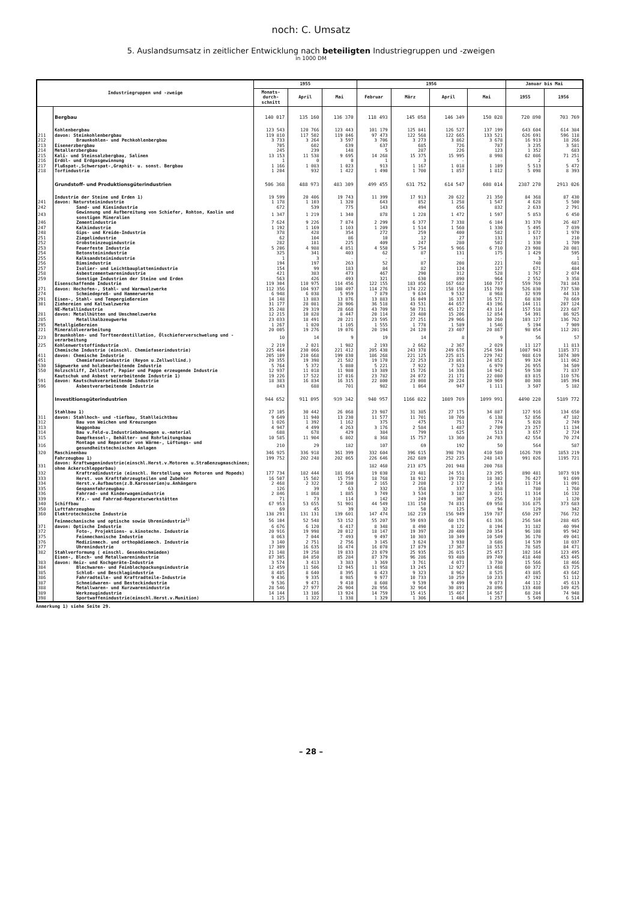noch: C. Umsatz
5. Auslandsumsatz in zeitlicher Entwicklung nach beteiligten Industriegruppen und -zweigen
in 1000 DM
| Industriegruppen und -zweige | | 1955 | | | 1956 | | | | Januar bis Mai | |
| --- | --- | --- | --- | --- | --- | --- | --- | --- | --- | --- |
| | | Monats- durch- schnitt | April | Mai | Februar | März | April | Mai | 1955 | 1956 |
| | Bergbau | 140 017 | 135 160 | 136 370 | 118 493 | 145 058 | 146 349 | 150 028 | 720 890 | 703 769 |
| | Kohlenbergbau | 123 543 | 120 766 | 123 443 | 101 179 | 125 841 | 126 527 | 137 199 | 643 604 | 614 384 |
| 211 | davon: Steinkohlenbergbau | 119 810 | 117 502 | 119 846 | 97 473 | 122 568 | 122 665 | 133 521 | 626 691 | 596 118 |
| 212 | Braunkohlen- und Pechkohlenbergbau | 3 733 | 3 264 | 3 597 | 3 706 | 3 273 | 3 862 | 3 678 | 16 913 | 18 266 |
| 213 | Eisenerzbergbau | 705 | 602 | 639 | 637 | 685 | 726 | 787 | 3 235 | 3 581 |
| 214 | Metallerzbergbau | 245 | 239 | 148 | 5 | 287 | 226 | 123 | 1 352 | 683 |
| 215 | Kali- und Steinsalzbergbau, Salinen | 13 153 | 11 538 | 9 695 | 14 268 | 15 375 | 15 995 | 8 998 | 62 086 | 71 251 |
| 216 | Erdöl- und Erdgasgewinnung | 1 | 0 | 0 | 1 | 3 | - | - | 2 | 5 |
| 217 | Flußspat-,Schwerspat-,Graphit- u. sonst. Bergbau | 1 166 | 1 083 | 1 023 | 913 | 1 167 | 1 018 | 1 109 | 5 513 | 5 472 |
| 218 | Torfindustrie | 1 204 | 932 | 1 422 | 1 490 | 1 700 | 1 857 | 1 812 | 5 098 | 8 393 |
| | Grundstoff- und Produktionsgüterindustrien | 506 368 | 488 973 | 483 309 | 499 455 | 631 752 | 614 547 | 608 014 | 2387 270 | 2913 026 |
| | Industrie der Steine und Erden 1) | 19 599 | 20 406 | 19 743 | 11 399 | 17 913 | 20 622 | 21 350 | 84 368 | 87 430 |
| 241 | davon: Natursteinindustrie | 1 178 | 1 103 | 1 320 | 643 | 852 | 1 258 | 1 547 | 4 628 | 5 500 |
| 242 | Sand- und Kiesindustrie | 672 | 539 | 775 | 143 | 494 | 656 | 832 | 2 633 | 2 791 |
| 243 | Gewinnung und Aufbereitung von Schiefer, Rohton, Kaolin und sonstigen Mineralien | 1 347 | 1 219 | 1 340 | 878 | 1 228 | 1 472 | 1 597 | 5 853 | 6 450 |
| 246 | Zementindustrie | 7 624 | 9 226 | 7 874 | 2 299 | 6 377 | 7 338 | 6 104 | 31 370 | 26 487 |
| 247 | Kalkindustrie | 1 192 | 1 169 | 1 103 | 1 209 | 1 514 | 1 560 | 1 330 | 5 495 | 7 039 |
| 248 | Gips- und Kreide-Industrie | 378 | 428 | 354 | 272 | 259 | 400 | 582 | 1 672 | 1 970 |
| 251 | Ziegelindustrie | 62 | 104 | 86 | 10 | 12 | 27 | 131 | 317 | 210 |
| 252 | Grobsteinzeugindustrie | 282 | 181 | 225 | 409 | 247 | 280 | 502 | 1 330 | 1 709 |
| 253 | Feuerfeste Industrie | 5 206 | 4 988 | 4 851 | 4 550 | 5 754 | 5 966 | 6 710 | 23 908 | 28 081 |
| 254 | Betonsteinindustrie | 325 | 341 | 403 | 62 | 87 | 131 | 175 | 1 429 | 595 |
| 255 | Kalksandsteinindustrie | 1 | 3 | - | - | - | - | - | 3 | 1 |
| 256 | Bimsindustrie | 194 | 197 | 263 | 52 | 87 | 208 | 221 | 740 | 681 |
| 257 | Isolier- und Leichtbauplattenindustrie | 154 | 99 | 183 | 84 | 82 | 124 | 127 | 671 | 484 |
| 258 | Asbestzementwarenindustrie | 421 | 383 | 473 | 467 | 290 | 312 | 528 | 1 767 | 2 074 |
| 259 | Sonstige Industrien der Steine und Erden | 563 | 426 | 493 | 321 | 630 | 890 | 964 | 2 552 | 3 358 |
| | Eisenschaffende Industrie | 119 304 | 110 975 | 114 456 | 122 155 | 183 856 | 167 682 | 160 737 | 559 769 | 781 843 |
| 271 | davon: Hochofen-, Stahl- und Warmwalzwerke | 112 356 | 104 937 | 108 497 | 114 276 | 174 222 | 158 150 | 151 769 | 526 830 | 737 530 |
| 274 | Schmiedepreß- und Hammerwerke | 6 948 | 6 038 | 5 959 | 7 879 | 9 634 | 9 532 | 8 968 | 32 939 | 44 313 |
| 291 | Eisen-, Stahl- und Tempergießereien | 14 148 | 13 883 | 13 876 | 13 883 | 16 049 | 16 337 | 16 571 | 68 830 | 78 669 |
| 301 | Ziehereien und Kaltwalzwerke | 31 177 | 28 081 | 28 906 | 36 518 | 43 531 | 44 657 | 43 196 | 144 111 | 207 124 |
| | NE-Metallindustrie | 35 248 | 29 319 | 28 668 | 43 709 | 50 731 | 45 172 | 43 114 | 157 518 | 223 687 |
| 281 | davon: Metallhütten und Umschmelzwerke | 12 215 | 10 828 | 8 447 | 20 114 | 23 480 | 15 206 | 12 854 | 54 391 | 86 925 |
| 285 | Metallhalbzeugwerke | 23 033 | 18 491 | 20 221 | 23 595 | 27 251 | 29 966 | 30 260 | 103 127 | 136 762 |
| 295 | Metallgießereien | 1 267 | 1 020 | 1 105 | 1 555 | 1 778 | 1 589 | 1 546 | 5 194 | 7 909 |
| 221 | Mineralölverarbeitung | 20 005 | 19 276 | 19 076 | 20 194 | 24 120 | 23 407 | 20 867 | 98 054 | 112 201 |
| 223 | Braunkohlen- und Torfteerdestillation, Ölschieferverschwelung und -verarbeitung | 10 | 14 | 9 | 19 | 14 | 8 | 9 | 56 | 57 |
| 225 | Kohlenwertstoffindustrie | 2 219 | 2 021 | 1 982 | 2 193 | 2 662 | 2 367 | 2 029 | 11 127 | 11 813 |
| | Chemische Industrie (einschl. Chemiefaserindustrie) | 225 464 | 230 066 | 221 412 | 205 438 | 243 378 | 249 676 | 254 594 | 1087 943 | 1185 371 |
| 411 | davon: Chemische Industrie | 205 109 | 210 668 | 199 830 | 186 268 | 221 125 | 225 815 | 229 742 | 988 619 | 1074 309 |
| 451 | Chemiefaserindustrie (Reyon u.Zellwollind.) | 20 355 | 19 398 | 21 582 | 19 170 | 22 253 | 23 861 | 24 852 | 99 324 | 111 062 |
| 530 | Sägewerke und holzbearbeitende Industrie | 5 764 | 5 372 | 5 080 | 5 221 | 7 922 | 7 523 | 6 979 | 26 955 | 34 509 |
| 550 | Holzschliff, Zellstoff, Papier und Pappe erzeugende Industrie | 12 937 | 11 018 | 11 980 | 13 389 | 15 726 | 14 336 | 14 942 | 59 530 | 71 837 |
| | Kautschuk und Asbest verarbeitende Industrie 1) | 19 226 | 17 522 | 17 016 | 23 782 | 24 072 | 21 171 | 22 080 | 83 815 | 110 576 |
| 591 | davon: Kautschukverarbeitende Industrie | 18 383 | 16 834 | 16 315 | 22 800 | 23 008 | 20 224 | 20 969 | 80 308 | 105 394 |
| 596 | Asbestverarbeitende Industrie | 843 | 688 | 701 | 982 | 1 064 | 947 | 1 111 | 3 507 | 5 182 |
| | Investitionsgüterindustrien | 944 652 | 911 095 | 939 342 | 940 957 | 1166 022 | 1089 769 | 1099 991 | 4490 220 | 5189 772 |
| | Stahlbau 1) | 27 105 | 30 442 | 26 068 | 23 987 | 31 385 | 27 175 | 34 887 | 127 916 | 134 650 |
| 311 | davon: Stahlhoch- und -tiefbau, Stahlleichtbau | 9 649 | 11 940 | 13 230 | 11 577 | 11 701 | 10 760 | 6 138 | 52 856 | 47 182 |
| 312 | Bau von Weichen und Kreuzungen | 1 026 | 1 392 | 1 162 | 375 | 475 | 751 | 774 | 5 028 | 2 749 |
| 313 | Waggonbau | 4 947 | 4 499 | 4 263 | 3 176 | 2 584 | 1 487 | 2 709 | 23 257 | 11 134 |
| 314 | Bau v.Feld-u.Industriebahnwagen u.-material | 688 | 678 | 429 | 384 | 799 | 625 | 513 | 3 657 | 2 724 |
| 315 | Dampfkessel-, Behälter- und Rohrleitungsbau | 10 585 | 11 904 | 6 802 | 8 368 | 15 757 | 13 360 | 24 703 | 42 554 | 70 274 |
| 316 | Montage und Reparatur von Wärme-, Lüftungs- und gesundheitstechnischen Anlagen | 210 | 29 | 182 | 107 | 69 | 192 | 50 | 564 | 587 |
| 320 | Maschinenbau | 346 925 | 336 918 | 361 399 | 332 604 | 396 615 | 398 793 | 410 580 | 1626 789 | 1853 219 |
| | Fahrzeugbau 1) | 199 752 | 202 248 | 202 065 | 226 646 | 262 689 | 252 225 | 248 143 | 991 026 | 1195 721 |
| 331 | davon: Kraftwagenindustrie(einschl.Herst.v.Motoren u.Straßenzugmaschinen; ohne Ackerschlepperbau) | | | | 182 460 | 213 875 | 201 948 | 200 768 | | |
| 332 | Kraftradindustrie (einschl. Herstellung von Motoren und Mopeds) | 177 734 | 182 444 | 181 664 | 19 030 | 23 481 | 24 551 | 23 295 | 890 481 | 1073 919 |
| 333 | Herst. von Kraftfahrzeugteilen und Zubehör | 16 507 | 15 502 | 15 759 | 18 768 | 18 912 | 19 728 | 18 302 | 76 427 | 91 699 |
| 334 | Herst.v.Aufbauten(z.B.Karosserien)u.Anhängern | 2 468 | 2 322 | 2 580 | 2 165 | 2 280 | 2 172 | 2 143 | 11 714 | 11 091 |
| 335 | Gespannfahrzeugbau | 126 | 39 | 63 | 332 | 358 | 337 | 358 | 780 | 1 760 |
| 336 | Fahrrad- und Kinderwagenindustrie | 2 846 | 1 868 | 1 885 | 3 749 | 3 534 | 3 182 | 3 021 | 11 314 | 16 132 |
| 339 | Kfz.- und Fahrrad-Reparaturwerkstätten | 71 | 73 | 114 | 142 | 249 | 307 | 256 | 310 | 1 120 |
| 340 | Schiffbau | 67 953 | 53 655 | 51 901 | 44 549 | 131 150 | 74 831 | 69 958 | 316 875 | 373 683 |
| 350 | Luftfahrzeugbau | 69 | 45 | 39 | 32 | 50 | 125 | 94 | 129 | 342 |
| 360 | Elektrotechnische Industrie | 138 291 | 131 131 | 139 601 | 147 474 | 162 219 | 156 949 | 159 787 | 650 297 | 766 732 |
| | Feinmechanische und optische sowie Uhrenindustrie<sup>1)</sup> | 56 104 | 52 548 | 53 152 | 55 207 | 59 693 | 60 176 | 61 336 | 256 584 | 288 485 |
| 371 | davon: Optische Industrie | 6 676 | 6 120 | 6 417 | 8 348 | 8 490 | 8 122 | 8 194 | 31 182 | 40 994 |
| 372 | Foto-, Projektions- u.kinotechn. Industrie | 20 916 | 19 998 | 20 012 | 18 147 | 19 397 | 20 400 | 20 354 | 96 108 | 95 942 |
| 375 | Feinmechanische Industrie | 8 063 | 7 044 | 7 493 | 9 497 | 10 303 | 10 349 | 10 549 | 36 170 | 49 041 |
| 376 | Medizinmech. und orthopädiemech. Industrie | 3 140 | 2 751 | 2 756 | 3 145 | 3 624 | 3 938 | 3 686 | 14 539 | 18 037 |
| 377 | Uhrenindustrie | 17 309 | 16 635 | 16 474 | 16 070 | 17 879 | 17 367 | 18 553 | 78 585 | 84 471 |
| 382 | Stahlverformung ( einschl. Gesenkschmieden) | 21 148 | 19 258 | 19 833 | 23 079 | 25 935 | 26 015 | 25 457 | 102 164 | 123 495 |
| | Eisen-, Blech- und Metallwarenindustrie | 87 305 | 84 850 | 85 284 | 87 379 | 96 286 | 93 480 | 89 749 | 418 440 | 453 445 |
| 383 | davon: Heiz- und Kochgeräte-Industrie | 3 574 | 3 413 | 3 383 | 3 369 | 3 761 | 4 071 | 3 730 | 15 566 | 18 466 |
| 384 | Blechwaren- und Feinblechpackungsindustrie | 12 459 | 11 506 | 12 945 | 11 958 | 13 245 | 12 927 | 13 468 | 60 372 | 63 725 |
| 385 | Schloß- und Beschlagindustrie | 8 485 | 8 640 | 8 395 | 8 423 | 9 323 | 8 962 | 8 525 | 43 885 | 43 642 |
| 386 | Fahrradteile- und Kraftradteile-Industrie | 9 436 | 9 335 | 8 985 | 9 977 | 10 733 | 10 259 | 10 233 | 47 192 | 51 112 |
| 387 | Schneidwaren- und Besteckindustrie | 9 536 | 9 471 | 9 410 | 8 608 | 9 539 | 9 499 | 9 073 | 44 112 | 45 613 |
| 388 | Metallwaren- und Kurzwarenindustrie | 28 546 | 27 977 | 26 904 | 28 956 | 32 964 | 30 891 | 28 896 | 133 480 | 149 425 |
| 389 | Werkzeugindustrie | 14 144 | 13 186 | 13 924 | 14 759 | 15 415 | 15 467 | 14 567 | 68 284 | 74 948 |
| 398 | Sportwaffenindustrie(einschl.Herst.v.Munition) | 1 125 | 1 322 | 1 338 | 1 329 | 1 306 | 1 404 | 1 257 | 5 549 | 6 514 |
Anmerkung 1) siehe Seite 29.
– 28 –